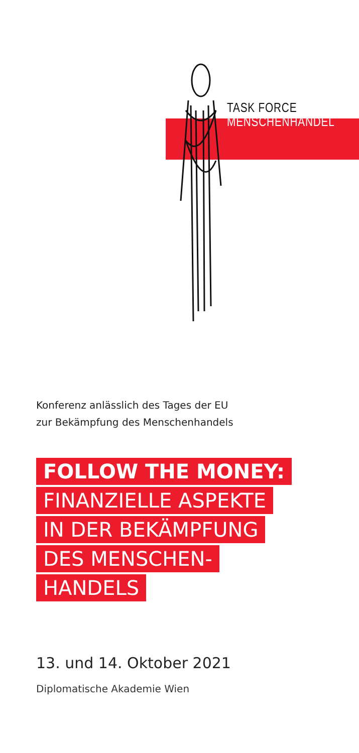TASK FORCE
MENSCHENHANDEL
Konferenz anlässlich des Tages der EU
zur Bekämpfung des Menschenhandels
FOLLOW THE MONEY:
FINANZIELLE ASPEKTE
IN DER BEKÄMPFUNG
DES MENSCHEN-
HANDELS
13. und 14. Oktober 2021
Diplomatische Akademie Wien